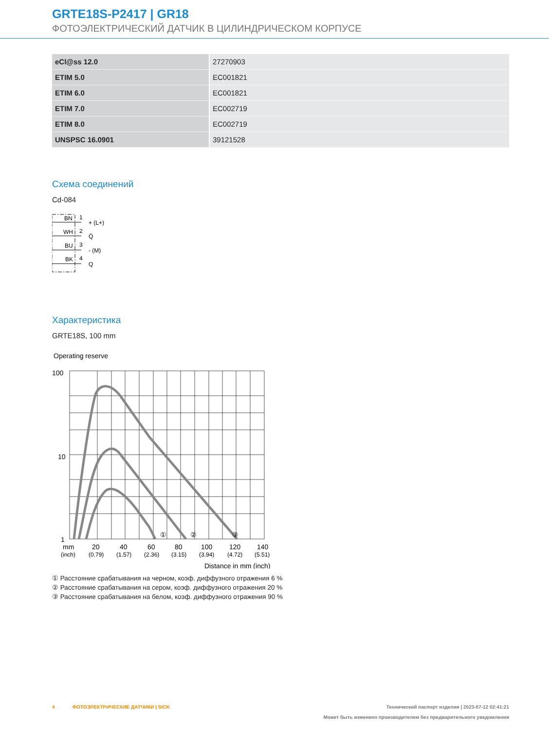GRTE18S-P2417 | GR18
ФОТОЭЛЕКТРИЧЕСКИЙ ДАТЧИК В ЦИЛИНДРИЧЕСКОМ КОРПУСЕ
| eCl@ss 12.0 | 27270903 |
| ETIM 5.0 | EC001821 |
| ETIM 6.0 | EC001821 |
| ETIM 7.0 | EC002719 |
| ETIM 8.0 | EC002719 |
| UNSPSC 16.0901 | 39121528 |
Схема соединений
Cd-084
BN
1
+ (L+)
WH
2
Q̄
BU
3
- (M)
BK
4
Q
Характеристика
GRTE18S, 100 mm
Operating reserve
100
10
1
①
②
③
mm
20
40
60
80
100
120
140
(inch)
(0.79)
(1.57)
(2.36)
(3.15)
(3.94)
(4.72)
(5.51)
Distance in mm (inch)
① Расстояние срабатывания на черном, коэф. диффузного отражения 6 %
② Расстояние срабатывания на сером, коэф. диффузного отражения 20 %
③ Расстояние срабатывания на белом, коэф. диффузного отражения 90 %
4 ФОТОЭЛЕКТРИЧЕСКИЕ ДАТЧИКИ | SICK Технический паспорт изделия | 2023-07-12 02:41:21
Может быть изменено производителем без предварительного уведомления